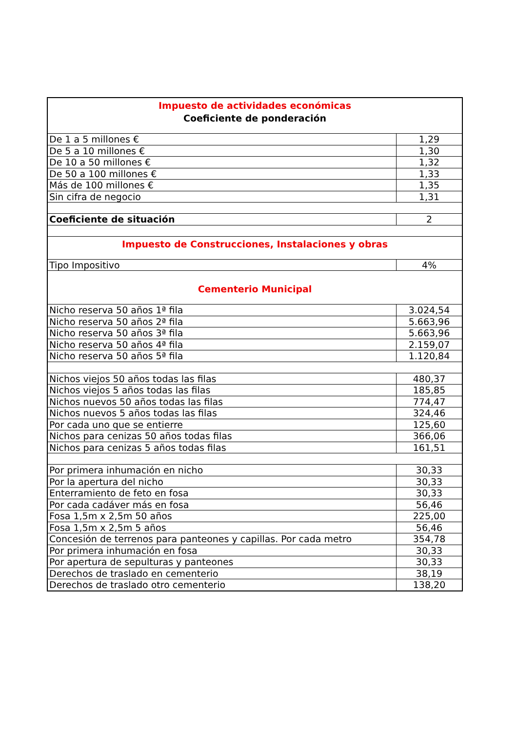| Impuesto de actividades económicas Coeficiente de ponderación | |
| De 1 a 5 millones € | 1,29 |
| De 5 a 10 millones € | 1,30 |
| De 10 a 50 millones € | 1,32 |
| De 50 a 100 millones € | 1,33 |
| Más de 100 millones € | 1,35 |
| Sin cifra de negocio | 1,31 |
| Coeficiente de situación | 2 |
| Impuesto de Construcciones, Instalaciones y obras | |
| Tipo Impositivo | 4% |
| Cementerio Municipal | |
| Nicho reserva 50 años 1ª fila | 3.024,54 |
| Nicho reserva 50 años 2ª fila | 5.663,96 |
| Nicho reserva 50 años 3ª fila | 5.663,96 |
| Nicho reserva 50 años 4ª fila | 2.159,07 |
| Nicho reserva 50 años 5ª fila | 1.120,84 |
| Nichos viejos 50 años todas las filas | 480,37 |
| Nichos viejos 5 años todas las filas | 185,85 |
| Nichos nuevos 50 años todas las filas | 774,47 |
| Nichos nuevos 5 años todas las filas | 324,46 |
| Por cada uno que se entierre | 125,60 |
| Nichos para cenizas 50 años todas filas | 366,06 |
| Nichos para cenizas 5 años todas filas | 161,51 |
| Por primera inhumación en nicho | 30,33 |
| Por la apertura del nicho | 30,33 |
| Enterramiento de feto en fosa | 30,33 |
| Por cada cadáver más en fosa | 56,46 |
| Fosa 1,5m x 2,5m 50 años | 225,00 |
| Fosa 1,5m x 2,5m 5 años | 56,46 |
| Concesión de terrenos para panteones y capillas. Por cada metro | 354,78 |
| Por primera inhumación en fosa | 30,33 |
| Por apertura de sepulturas y panteones | 30,33 |
| Derechos de traslado en cementerio | 38,19 |
| Derechos de traslado otro cementerio | 138,20 |